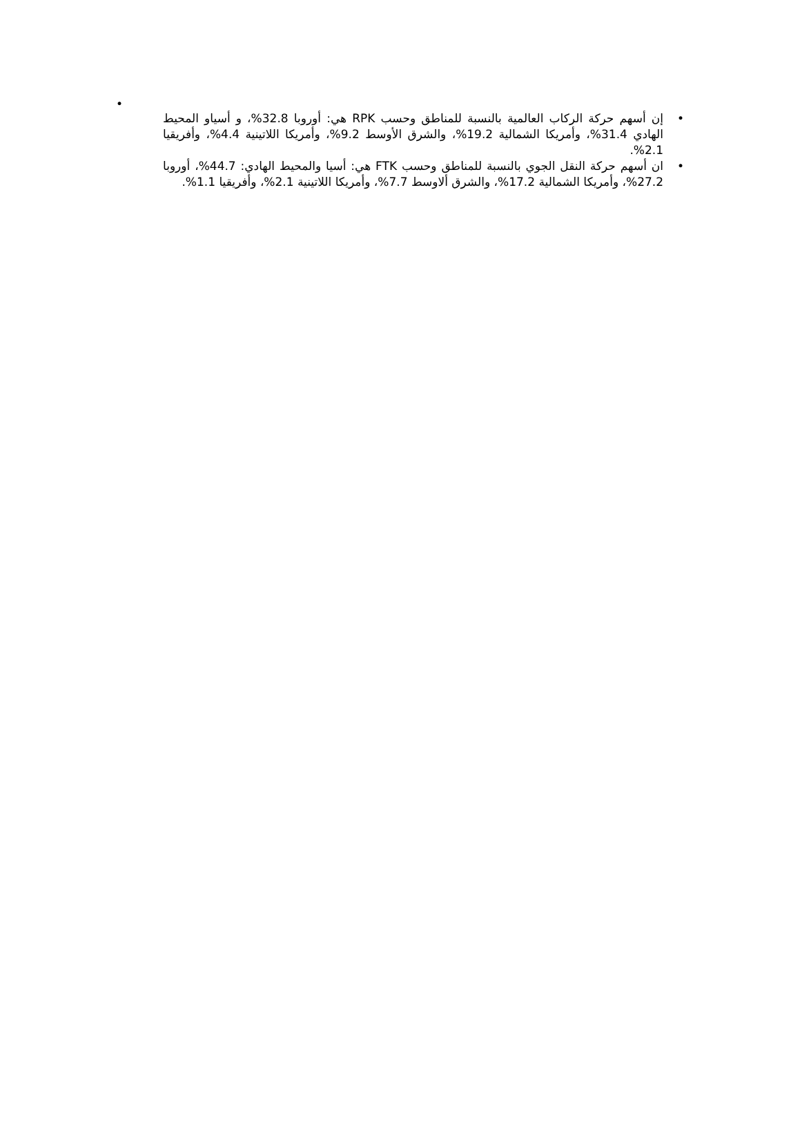•
• إن أسهم حركة الركاب العالمية بالنسبة للمناطق وحسب RPK هي: أوروبا 32.8%، و أسياو المحيط الهادي 31.4%، وأمريكا الشمالية 19.2%، والشرق الأوسط 9.2%، وأمريكا اللاتينية 4.4%، وأفريقيا 2.1%.
• ان أسهم حركة النقل الجوي بالنسبة للمناطق وحسب FTK هي: أسيا والمحيط الهادي: 44.7%، أوروبا 27.2%، وأمريكا الشمالية 17.2%، والشرق ألاوسط 7.7%، وأمريكا اللاتينية 2.1%، وأفريقيا 1.1%.